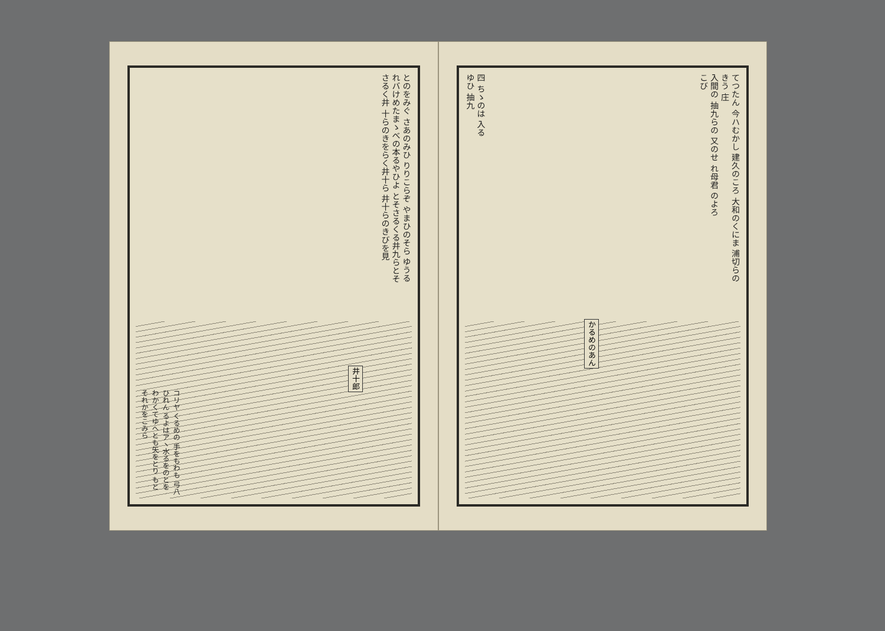とのをみぐ さあのみひ りりこらぞ やまひのそら ゆうるれバけめたまゝべの本るやひよ とそさるくる井九らとそさるく井 十らのきをらく井十ら 井十らのきびを見
井十郎
コリヤ くるめの 手をもわも 弓八ひれん るよはアヽ水るをのとを わかくてゆへとも矢をとり もとそれかをこみら
てつたん 今ハむかし 建久のころ 大和のくにま 浦切らのきう 庄
入間の 抽九らの 又のせ れ母君 のよろこび
四 ちゝのは 入る ゆひ 抽九
かるめのあん